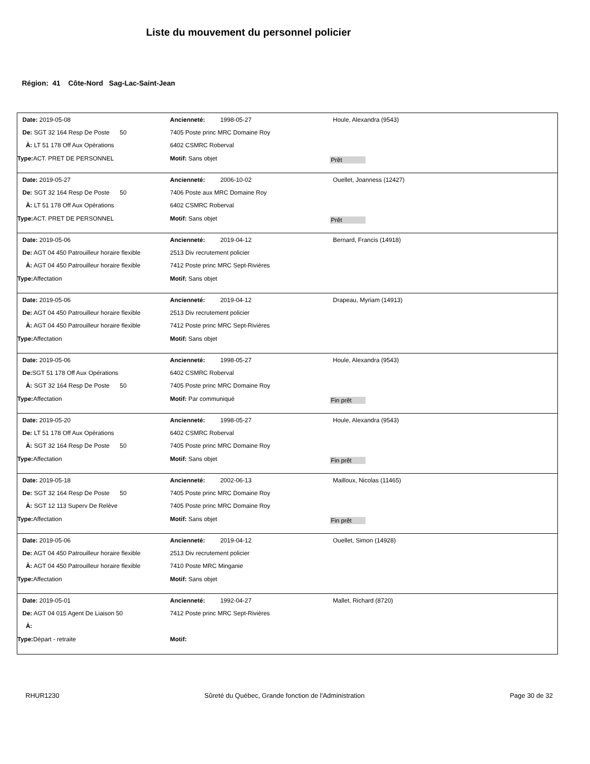Liste du mouvement du personnel policier
Région: 41 Côte-Nord Sag-Lac-Saint-Jean
Date: 2019-05-08 Ancienneté: 1998-05-27 Houle, Alexandra (9543)
De: SGT 32 164 Resp De Poste 50 7405 Poste princ MRC Domaine Roy
À: LT 51 178 Off Aux Opérations 6402 CSMRC Roberval
Type: ACT. PRET DE PERSONNEL Motif: Sans objet
Prêt
Date: 2019-05-27 Ancienneté: 2006-10-02 Ouellet, Joanness (12427)
De: SGT 32 164 Resp De Poste 50 7406 Poste aux MRC Domaine Roy
À: LT 51 178 Off Aux Opérations 6402 CSMRC Roberval
Type: ACT. PRET DE PERSONNEL Motif: Sans objet
Prêt
Date: 2019-05-06 Ancienneté: 2019-04-12 Bernard, Francis (14918)
De: AGT 04 450 Patrouilleur horaire flexible
2513 Div recrutement policier
À: AGT 04 450 Patrouilleur horaire flexible
7412 Poste princ MRC Sept-Rivières
Type: Affectation Motif: Sans objet
Date: 2019-05-06 Ancienneté: 2019-04-12 Drapeau, Myriam (14913)
De: AGT 04 450 Patrouilleur horaire flexible
2513 Div recrutement policier
À: AGT 04 450 Patrouilleur horaire flexible
7412 Poste princ MRC Sept-Rivières
Type: Affectation Motif: Sans objet
Date: 2019-05-06 Ancienneté: 1998-05-27 Houle, Alexandra (9543)
De: SGT 51 178 Off Aux Opérations 6402 CSMRC Roberval
À: SGT 32 164 Resp De Poste 50 7405 Poste princ MRC Domaine Roy
Type: Affectation Motif: Par communiqué
Fin prêt
Date: 2019-05-20 Ancienneté: 1998-05-27 Houle, Alexandra (9543)
De: LT 51 178 Off Aux Opérations 6402 CSMRC Roberval
À: SGT 32 164 Resp De Poste 50 7405 Poste princ MRC Domaine Roy
Type: Affectation Motif: Sans objet
Fin prêt
Date: 2019-05-18 Ancienneté: 2002-06-13 Mailloux, Nicolas (11465)
De: SGT 32 164 Resp De Poste 50 7405 Poste princ MRC Domaine Roy
À: SGT 12 113 Superv De Relève 7405 Poste princ MRC Domaine Roy
Type: Affectation Motif: Sans objet
Fin prêt
Date: 2019-05-06 Ancienneté: 2019-04-12 Ouellet, Simon (14928)
De: AGT 04 450 Patrouilleur horaire flexible
2513 Div recrutement policier
À: AGT 04 450 Patrouilleur horaire flexible
7410 Poste MRC Minganie
Type: Affectation Motif: Sans objet
Date: 2019-05-01 Ancienneté: 1992-04-27 Mallet, Richard (8720)
De: AGT 04 015 Agent De Liaison 50 7412 Poste princ MRC Sept-Rivières
À:
Type: Départ - retraite Motif:
RHUR1230 Sûreté du Québec, Grande fonction de l'Administration Page 30 de 32